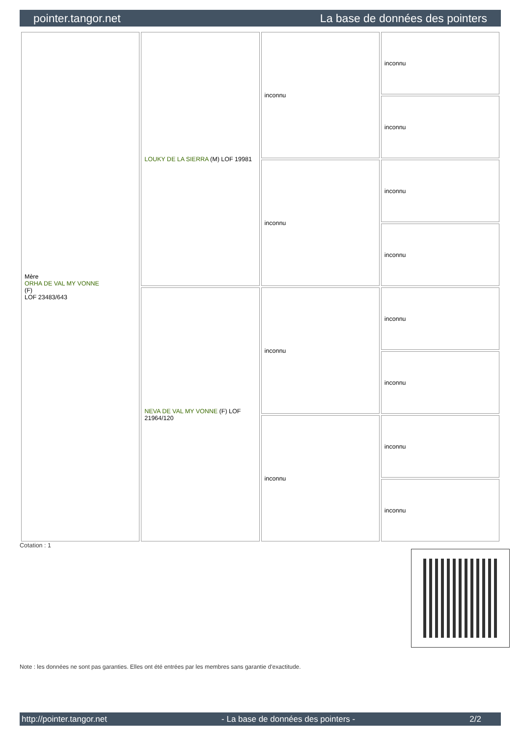pointer.tangor.net La base de données des pointers
| Mère ORHA DE VAL MY VONNE (F) LOF 23483/643 | LOUKY DE LA SIERRA (M) LOF 19981 | inconnu | inconnu |
| | | | inconnu |
| | | inconnu | inconnu |
| | | | inconnu |
| | NEVA DE VAL MY VONNE (F) LOF 21964/120 | inconnu | inconnu |
| | | | inconnu |
| | | inconnu | inconnu |
| | | | inconnu |
Cotation : 1
Note : les données ne sont pas garanties. Elles ont été entrées par les membres sans garantie d'exactitude.
http://pointer.tangor.net - La base de données des pointers - 2/2